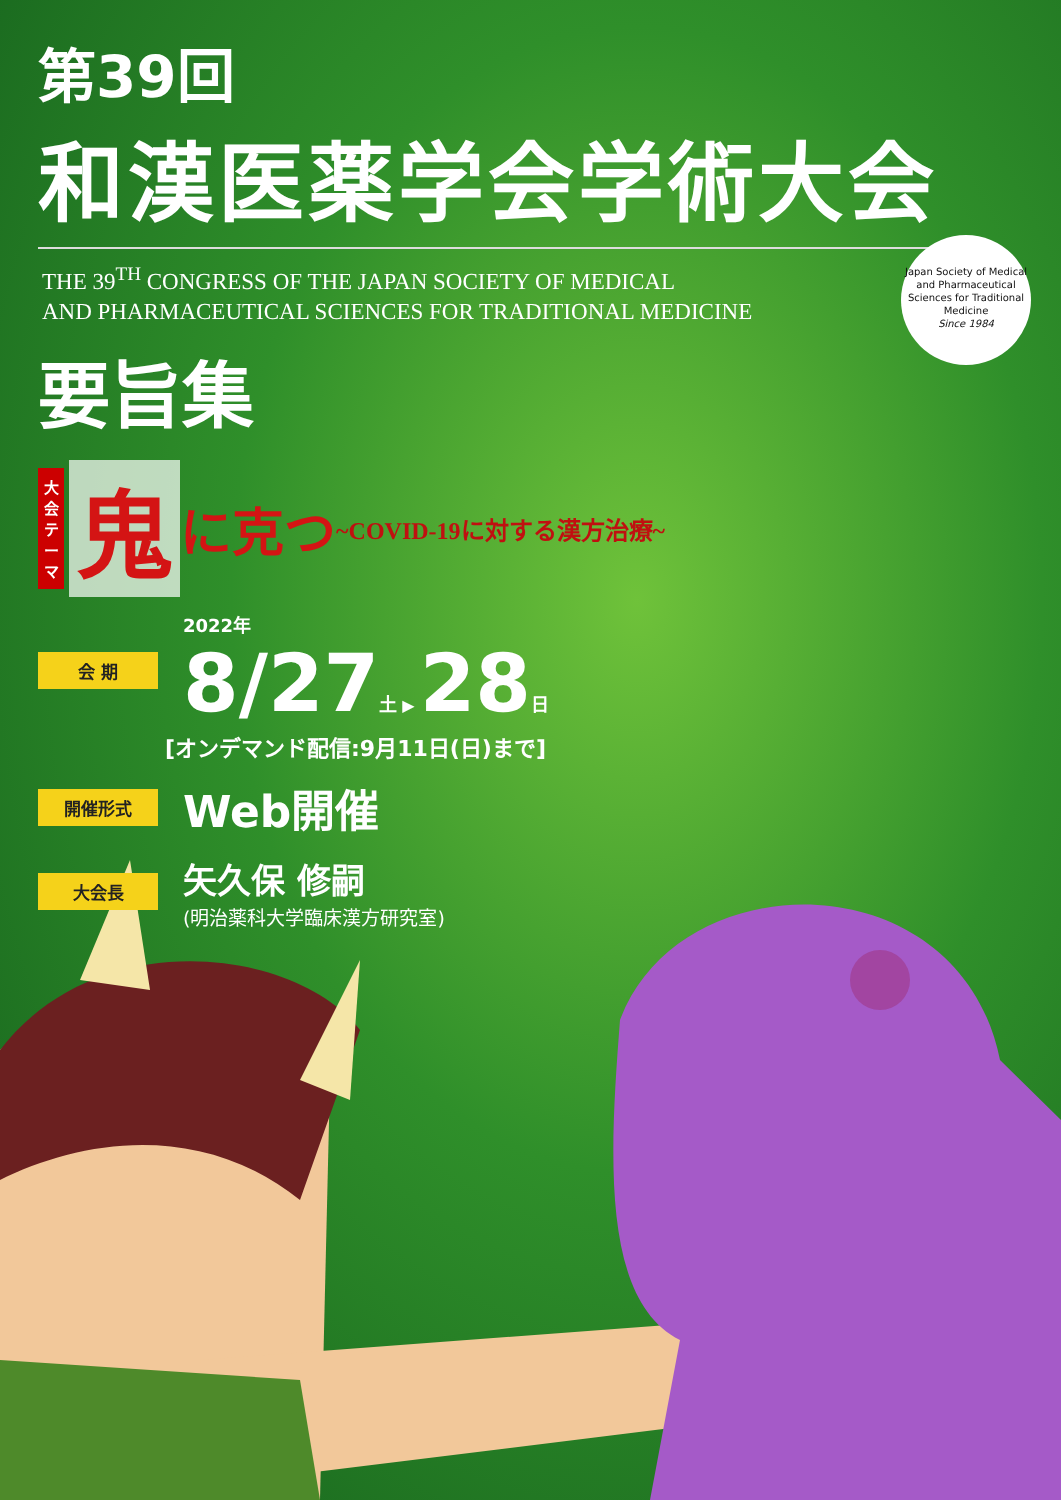第39回
和漢医薬学会学術大会
THE 39<sup>TH</sup> CONGRESS OF THE JAPAN SOCIETY OF MEDICAL
AND PHARMACEUTICAL SCIENCES FOR TRADITIONAL MEDICINE
要旨集
大会テーマ
鬼に克つ ~COVID-19に対する漢方治療~
会 期
2022年
8/27 土 ▶ 28 日
[オンデマンド配信:9月11日(日)まで]
開催形式 Web開催
大会長
矢久保 修嗣
(明治薬科大学臨床漢方研究室)
Japan Society of Medical and Pharmaceutical Sciences for Traditional Medicine
Since 1984